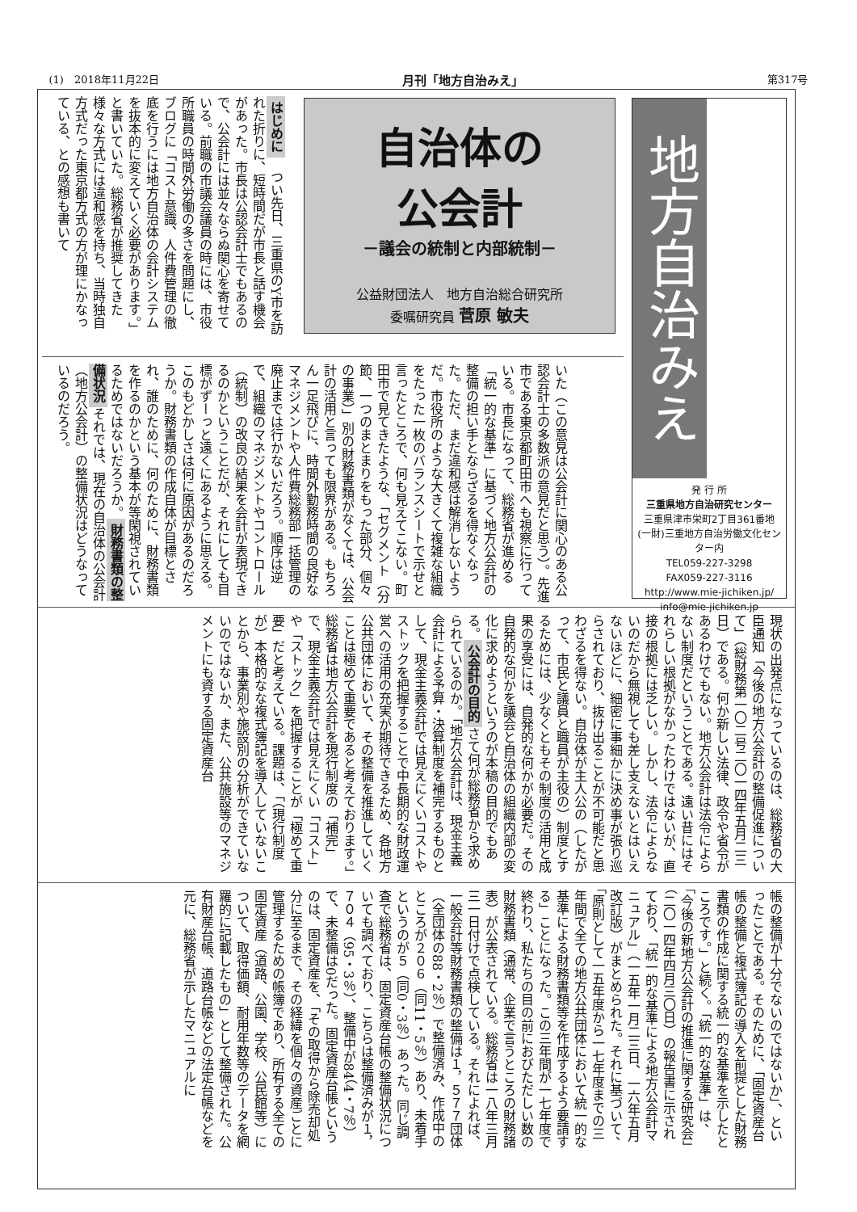(1)　2018年11月22日 月刊「地方自治みえ」 第317号
地方自治みえ
発 行 所
三重県地方自治研究センター
三重県津市栄町2丁目361番地
(一財)三重地方自治労働文化センター内
TEL059-227-3298
FAX059-227-3116
http://www.mie-jichiken.jp/
info@mie-jichiken.jp
自治体の
公会計
－議会の統制と内部統制－
公益財団法人　地方自治総合研究所
委嘱研究員 菅原 敏夫
はじめに　つい先日、三重県のY市を訪れた折りに、短時間だが市長と話す機会があった。市長は公認会計士でもあるので、公会計には並々ならぬ関心を寄せている。前職の市議会議員の時には、市役所職員の時間外労働の多さを問題にし、ブログに「コスト意識、人件費管理の徹底を行うには地方自治体の会計システムを抜本的に変えていく必要があります。」と書いていた。総務省が推奨してきた様々な方式には違和感を持ち、当時独自方式だった東京都方式の方が理にかなっている、との感想も書いて
いた（この意見は公会計に関心のある公認会計士の多数派の意見だと思う）。先進市である東京都町田市へも視察に行っている。市長になって、総務省が進める「統一的な基準」に基づく地方公会計の整備の担い手とならざるを得なくなった。ただ、まだ違和感は解消しないようだ。市役所のような大きくて複雑な組織をたった一枚のバランスシートで示せと言ったところで、何も見えてこない。町田市で見てきたような、「セグメント（分節、一つのまとまりをもった部分、個々の事業）」別の財務書類がなくては、公会計の活用と言っても限界がある。もちろん一足飛びに、時間外勤務時間の良好なマネジメントや人件費総務部一括管理の廃止までは行かないだろう。順序は逆で、組織のマネジメントやコントロール（統制）の改良の結果を会計が表現できるのかということだが、それにしても目標がずーっと遠くにあるように思える。このもどかしさは何に原因があるのだろうか。財務書類の作成自体が目標とされ、誰のために、何のために、財務書類を作るのかという基本が等閑視されているためではないだろうか。財務書類の整備状況それでは、現在の自治体の公会計（地方公会計）の整備状況はどうなっているのだろう。
現状の出発点になっているのは、総務省の大臣通知「今後の地方公会計の整備促進について」（総財務第一〇二号二〇一四年五月二三日）である。何か新しい法律、政令や省令があるわけでもない。地方公会計は法令によらない制度だということである。遠い昔にはそれらしい根拠がなかったわけではないが、直接の根拠には乏しい。しかし、法令によらないのだから無視しても差し支えないとはいえないほどに、細密に事細かに決め事が張り巡らされており、抜け出ることが不可能だと思わざるを得ない。自治体が主人公の（したがって、市民と議員と職員が主役の）制度とするためには、少なくともその制度の活用と成果の享受には、自発的な何かが必要だ。その自発的な何かを議会と自治体の組織内部の変化に求めようというのが本稿の目的でもある。公会計の目的さて何が総務省から求められているのか。「地方公会計は、現金主義会計による予算・決算制度を補完するものとして、現金主義会計では見えにくいコストやストックを把握することで中長期的な財政運営への活用の充実が期待できるため、各地方公共団体において、その整備を推進していくことは極めて重要であると考えております。」総務省は地方公会計を現行制度の「補完」で、現金主義会計では見えにくい「コスト」や「ストック」を把握することが「極めて重要」だと考えている。課題は、「（現行制度が）本格的なな複式簿記を導入していないことから、事業別や施設別の分析ができていないのではないか、また、公共施設等のマネジメントにも資する固定資産台
帳の整備が十分でないのではないか」、といったことである。そのために、「固定資産台帳の整備と複式簿記の導入を前提とした財務書類の作成に関する統一的な基準を示したところです。」と続く。「統一的な基準」は、「今後の新地方公会計の推進に関する研究会」（二〇一四年四月三〇日）の報告書に示されており、「統一的な基準による地方公会計マニュアル」（一五年一月二三日、一六年五月改訂版）がまとめられた。それに基づいて、「原則として一五年度から一七年度までの三年間で全ての地方公共団体において統一的な基準による財務書類等を作成するよう要請する」ことになった。この三年間が一七年度で終わり、私たちの目の前におびただしい数の財務書類（通常、企業で言うところの財務諸表）が公表されている。総務省は一八年三月三一日付けで点検している。それによれば、一般会計等財務書類の整備は１，５７７団体（全団体の88・2％）で整備済み、作成中のところが２０６（同11・5％）あり、未着手というのが５（同0・3％）あった。同じ調査で総務省は、固定資産台帳の整備状況についても調べており、こちらは整備済みが１，７０４（95・3％）、整備中が84（4・7％）で、未整備は0だった。固定資産台帳というのは、固定資産を、「その取得から除売却処分に至るまで、その経緯を個々の資産ごとに管理するための帳簿であり、所有する全ての固定資産（道路、公園、学校、公民館等）について、取得価額、耐用年数等のデータを網羅的に記載したもの」として整備された。公有財産台帳、道路台帳などの法定台帳などを元に、総務省が示したマニュアルに